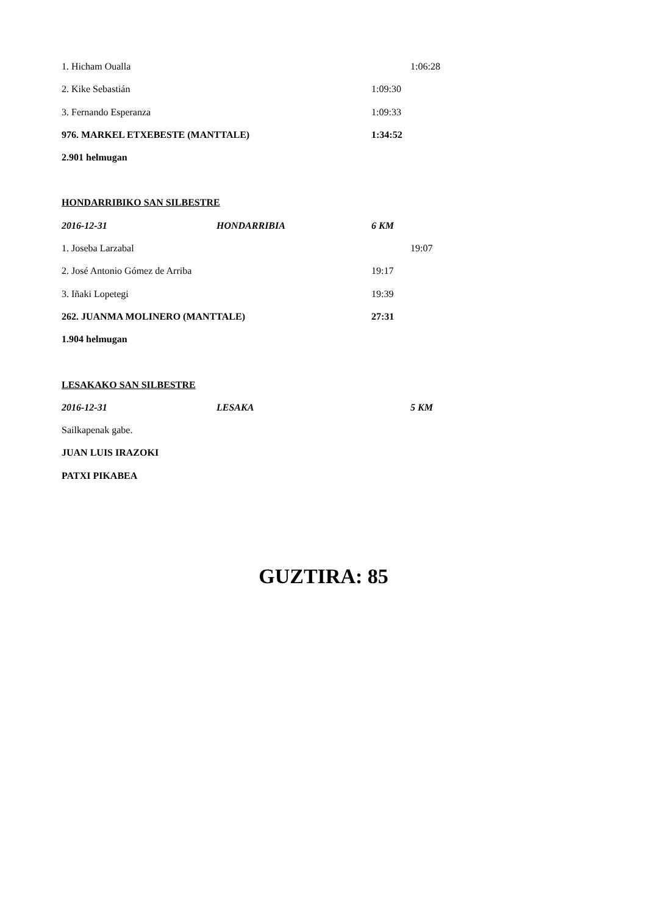1. Hicham Oualla 1:06:28
2. Kike Sebastián 1:09:30
3. Fernando Esperanza 1:09:33
976. MARKEL ETXEBESTE (MANTTALE) 1:34:52
2.901 helmugan
HONDARRIBIKO SAN SILBESTRE
2016-12-31 HONDARRIBIA 6 KM
1. Joseba Larzabal 19:07
2. José Antonio Gómez de Arriba 19:17
3. Iñaki Lopetegi 19:39
262. JUANMA MOLINERO (MANTTALE) 27:31
1.904 helmugan
LESAKAKO SAN SILBESTRE
2016-12-31 LESAKA 5 KM
Sailkapenak gabe.
JUAN LUIS IRAZOKI
PATXI PIKABEA
GUZTIRA: 85